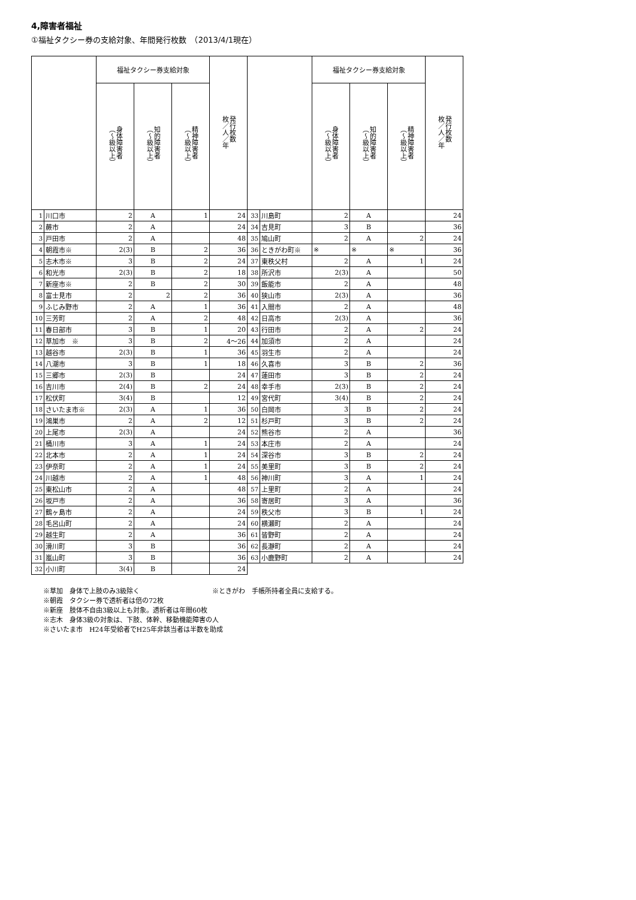4,障害者福祉
①福祉タクシー券の支給対象、年間発行枚数　（2013/4/1現在）
| | | 福祉タクシー券支給対象 | | | 発行枚数 枚／人／年 | | | 福祉タクシー券支給対象 | | | 発行枚数 枚／人／年 |
| --- | --- | --- | --- | --- | --- | --- | --- | --- | --- | --- | --- |
| | | 身体障害者 （～級以上） | 知的障害者 （～級以上） | 精神障害者 （～級以上） | | | | 身体障害者 （～級以上） | 知的障害者 （～級以上） | 精神障害者 （～級以上） | |
| 1 | 川口市 | 2 | A | 1 | 24 | 33 | 川島町 | 2 | A | | 24 |
| 2 | 蕨市 | 2 | A | | 24 | 34 | 吉見町 | 3 | B | | 36 |
| 3 | 戸田市 | 2 | A | | 48 | 35 | 鳩山町 | 2 | A | 2 | 24 |
| 4 | 朝霞市※ | 2(3) | B | 2 | 36 | 36 | ときがわ町※ | ※ | ※ | ※ | 36 |
| 5 | 志木市※ | 3 | B | 2 | 24 | 37 | 東秩父村 | 2 | A | 1 | 24 |
| 6 | 和光市 | 2(3) | B | 2 | 18 | 38 | 所沢市 | 2(3) | A | | 50 |
| 7 | 新座市※ | 2 | B | 2 | 30 | 39 | 飯能市 | 2 | A | | 48 |
| 8 | 富士見市 | 2 | 2 | 2 | 36 | 40 | 狭山市 | 2(3) | A | | 36 |
| 9 | ふじみ野市 | 2 | A | 1 | 36 | 41 | 入間市 | 2 | A | | 48 |
| 10 | 三芳町 | 2 | A | 2 | 48 | 42 | 日高市 | 2(3) | A | | 36 |
| 11 | 春日部市 | 3 | B | 1 | 20 | 43 | 行田市 | 2 | A | 2 | 24 |
| 12 | 草加市 ※ | 3 | B | 2 | 4～26 | 44 | 加須市 | 2 | A | | 24 |
| 13 | 越谷市 | 2(3) | B | 1 | 36 | 45 | 羽生市 | 2 | A | | 24 |
| 14 | 八潮市 | 3 | B | 1 | 18 | 46 | 久喜市 | 3 | B | 2 | 36 |
| 15 | 三郷市 | 2(3) | B | | 24 | 47 | 蓮田市 | 3 | B | 2 | 24 |
| 16 | 吉川市 | 2(4) | B | 2 | 24 | 48 | 幸手市 | 2(3) | B | 2 | 24 |
| 17 | 松伏町 | 3(4) | B | | 12 | 49 | 宮代町 | 3(4) | B | 2 | 24 |
| 18 | さいたま市※ | 2(3) | A | 1 | 36 | 50 | 白岡市 | 3 | B | 2 | 24 |
| 19 | 鴻巣市 | 2 | A | 2 | 12 | 51 | 杉戸町 | 3 | B | 2 | 24 |
| 20 | 上尾市 | 2(3) | A | | 24 | 52 | 熊谷市 | 2 | A | | 36 |
| 21 | 桶川市 | 3 | A | 1 | 24 | 53 | 本庄市 | 2 | A | | 24 |
| 22 | 北本市 | 2 | A | 1 | 24 | 54 | 深谷市 | 3 | B | 2 | 24 |
| 23 | 伊奈町 | 2 | A | 1 | 24 | 55 | 美里町 | 3 | B | 2 | 24 |
| 24 | 川越市 | 2 | A | 1 | 48 | 56 | 神川町 | 3 | A | 1 | 24 |
| 25 | 東松山市 | 2 | A | | 48 | 57 | 上里町 | 2 | A | | 24 |
| 26 | 坂戸市 | 2 | A | | 36 | 58 | 寄居町 | 3 | A | | 36 |
| 27 | 鶴ヶ島市 | 2 | A | | 24 | 59 | 秩父市 | 3 | B | 1 | 24 |
| 28 | 毛呂山町 | 2 | A | | 24 | 60 | 横瀬町 | 2 | A | | 24 |
| 29 | 越生町 | 2 | A | | 36 | 61 | 皆野町 | 2 | A | | 24 |
| 30 | 滑川町 | 3 | B | | 36 | 62 | 長瀞町 | 2 | A | | 24 |
| 31 | 嵐山町 | 3 | B | | 36 | 63 | 小鹿野町 | 2 | A | | 24 |
| 32 | 小川町 | 3(4) | B | | 24 | | | | | | |
※草加　身体で上肢のみ3級除く　　　　　　　　　　　※ときがわ　手帳所持者全員に支給する。
※朝霞　タクシー券で透析者は倍の72枚
※新座　肢体不自由3級以上も対象。透析者は年間60枚
※志木　身体3級の対象は、下肢、体幹、移動機能障害の人
※さいたま市　H24年受給者でH25年非該当者は半数を助成